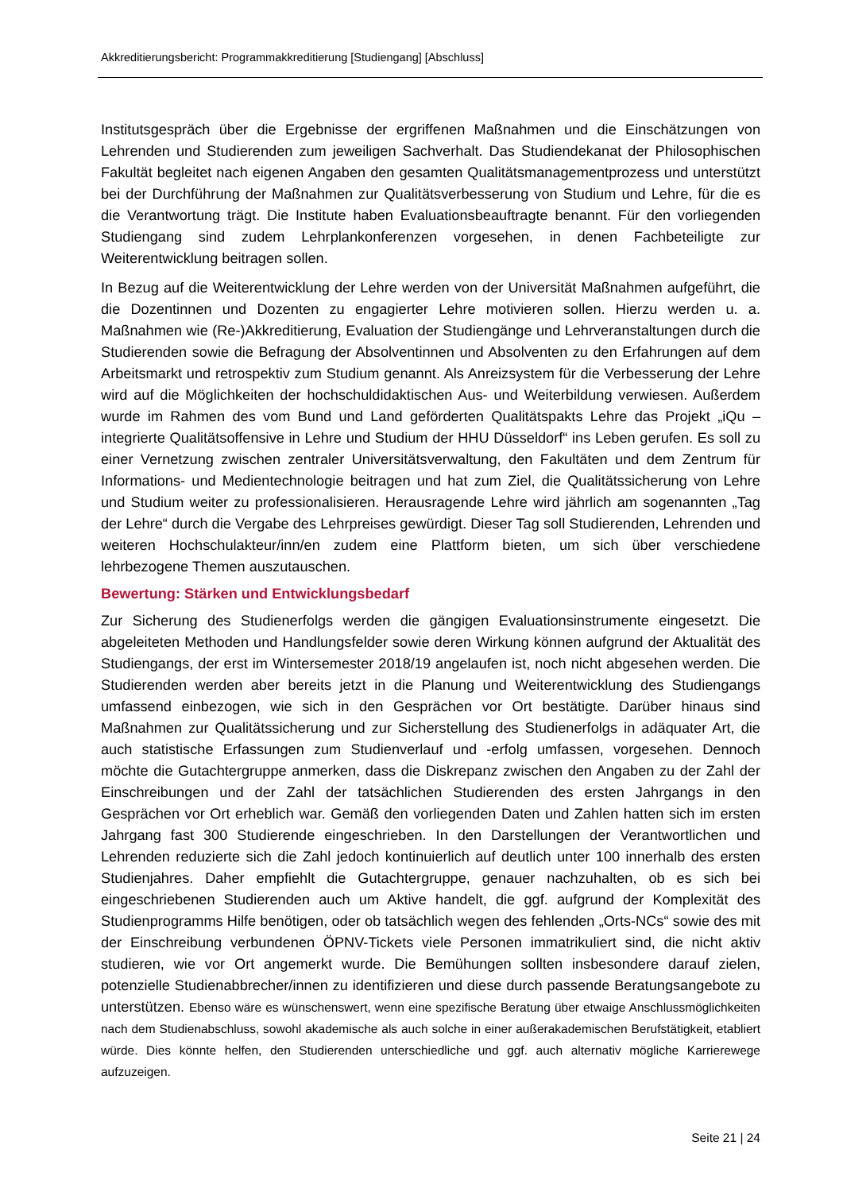Akkreditierungsbericht: Programmakkreditierung [Studiengang] [Abschluss]
Institutsgespräch über die Ergebnisse der ergriffenen Maßnahmen und die Einschätzungen von Lehrenden und Studierenden zum jeweiligen Sachverhalt. Das Studiendekanat der Philosophischen Fakultät begleitet nach eigenen Angaben den gesamten Qualitätsmanagementprozess und unterstützt bei der Durchführung der Maßnahmen zur Qualitätsverbesserung von Studium und Lehre, für die es die Verantwortung trägt. Die Institute haben Evaluationsbeauftragte benannt. Für den vorliegenden Studiengang sind zudem Lehrplankonferenzen vorgesehen, in denen Fachbeteiligte zur Weiterentwicklung beitragen sollen.
In Bezug auf die Weiterentwicklung der Lehre werden von der Universität Maßnahmen aufgeführt, die die Dozentinnen und Dozenten zu engagierter Lehre motivieren sollen. Hierzu werden u. a. Maßnahmen wie (Re-)Akkreditierung, Evaluation der Studiengänge und Lehrveranstaltungen durch die Studierenden sowie die Befragung der Absolventinnen und Absolventen zu den Erfahrungen auf dem Arbeitsmarkt und retrospektiv zum Studium genannt. Als Anreizsystem für die Verbesserung der Lehre wird auf die Möglichkeiten der hochschuldidaktischen Aus- und Weiterbildung verwiesen. Außerdem wurde im Rahmen des vom Bund und Land geförderten Qualitätspakts Lehre das Projekt „iQu – integrierte Qualitätsoffensive in Lehre und Studium der HHU Düsseldorf“ ins Leben gerufen. Es soll zu einer Vernetzung zwischen zentraler Universitätsverwaltung, den Fakultäten und dem Zentrum für Informations- und Medientechnologie beitragen und hat zum Ziel, die Qualitätssicherung von Lehre und Studium weiter zu professionalisieren. Herausragende Lehre wird jährlich am sogenannten „Tag der Lehre“ durch die Vergabe des Lehrpreises gewürdigt. Dieser Tag soll Studierenden, Lehrenden und weiteren Hochschulakteur/inn/en zudem eine Plattform bieten, um sich über verschiedene lehrbezogene Themen auszutauschen.
Bewertung: Stärken und Entwicklungsbedarf
Zur Sicherung des Studienerfolgs werden die gängigen Evaluationsinstrumente eingesetzt. Die abgeleiteten Methoden und Handlungsfelder sowie deren Wirkung können aufgrund der Aktualität des Studiengangs, der erst im Wintersemester 2018/19 angelaufen ist, noch nicht abgesehen werden. Die Studierenden werden aber bereits jetzt in die Planung und Weiterentwicklung des Studiengangs umfassend einbezogen, wie sich in den Gesprächen vor Ort bestätigte. Darüber hinaus sind Maßnahmen zur Qualitätssicherung und zur Sicherstellung des Studienerfolgs in adäquater Art, die auch statistische Erfassungen zum Studienverlauf und -erfolg umfassen, vorgesehen. Dennoch möchte die Gutachtergruppe anmerken, dass die Diskrepanz zwischen den Angaben zu der Zahl der Einschreibungen und der Zahl der tatsächlichen Studierenden des ersten Jahrgangs in den Gesprächen vor Ort erheblich war. Gemäß den vorliegenden Daten und Zahlen hatten sich im ersten Jahrgang fast 300 Studierende eingeschrieben. In den Darstellungen der Verantwortlichen und Lehrenden reduzierte sich die Zahl jedoch kontinuierlich auf deutlich unter 100 innerhalb des ersten Studienjahres. Daher empfiehlt die Gutachtergruppe, genauer nachzuhalten, ob es sich bei eingeschriebenen Studierenden auch um Aktive handelt, die ggf. aufgrund der Komplexität des Studienprogramms Hilfe benötigen, oder ob tatsächlich wegen des fehlenden „Orts-NCs“ sowie des mit der Einschreibung verbundenen ÖPNV-Tickets viele Personen immatrikuliert sind, die nicht aktiv studieren, wie vor Ort angemerkt wurde. Die Bemühungen sollten insbesondere darauf zielen, potenzielle Studienabbrecher/innen zu identifizieren und diese durch passende Beratungsangebote zu unterstützen. Ebenso wäre es wünschenswert, wenn eine spezifische Beratung über etwaige Anschlussmöglichkeiten nach dem Studienabschluss, sowohl akademische als auch solche in einer außerakademischen Berufstätigkeit, etabliert würde. Dies könnte helfen, den Studierenden unterschiedliche und ggf. auch alternativ mögliche Karrierewege aufzuzeigen.
Seite 21 | 24